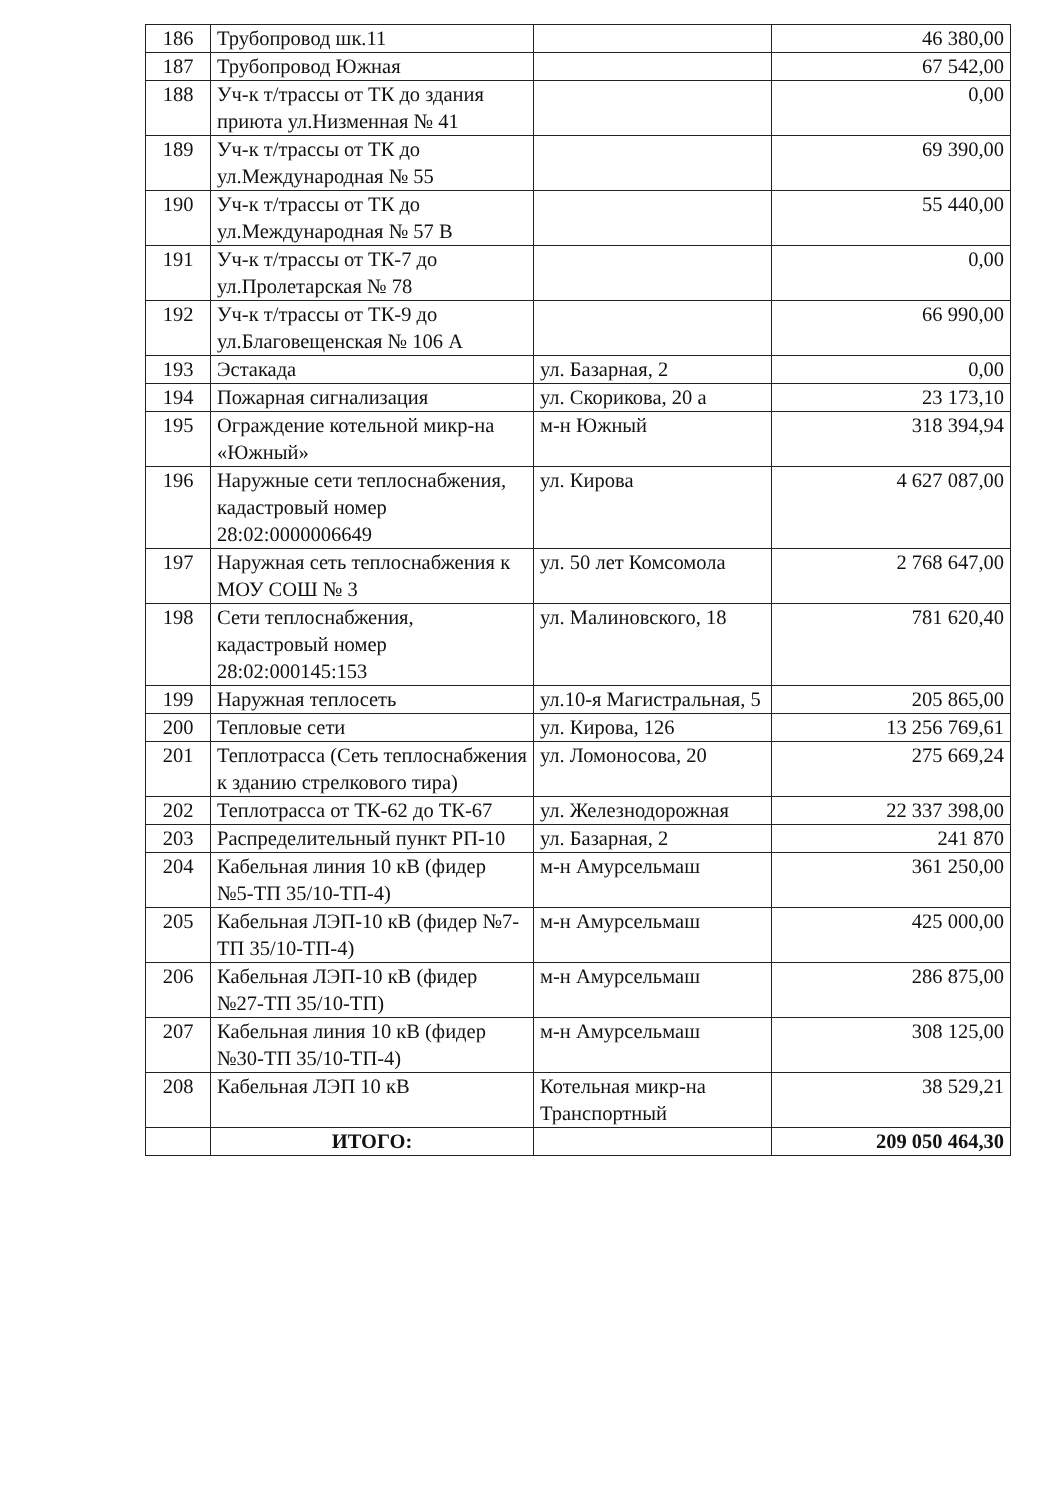| 186 | Трубопровод шк.11 | | 46 380,00 |
| 187 | Трубопровод Южная | | 67 542,00 |
| 188 | Уч-к т/трассы от ТК до здания приюта ул.Низменная № 41 | | 0,00 |
| 189 | Уч-к т/трассы от ТК до ул.Международная № 55 | | 69 390,00 |
| 190 | Уч-к т/трассы от ТК до ул.Международная № 57 В | | 55 440,00 |
| 191 | Уч-к т/трассы от ТК-7 до ул.Пролетарская № 78 | | 0,00 |
| 192 | Уч-к т/трассы от ТК-9 до ул.Благовещенская № 106 А | | 66 990,00 |
| 193 | Эстакада | ул. Базарная, 2 | 0,00 |
| 194 | Пожарная сигнализация | ул. Скорикова, 20 а | 23 173,10 |
| 195 | Ограждение котельной микр-на «Южный» | м-н Южный | 318 394,94 |
| 196 | Наружные сети теплоснабжения, кадастровый номер 28:02:0000006649 | ул. Кирова | 4 627 087,00 |
| 197 | Наружная сеть теплоснабжения к МОУ СОШ № 3 | ул. 50 лет Комсомола | 2 768 647,00 |
| 198 | Сети теплоснабжения, кадастровый номер 28:02:000145:153 | ул. Малиновского, 18 | 781 620,40 |
| 199 | Наружная теплосеть | ул.10-я Магистральная, 5 | 205 865,00 |
| 200 | Тепловые сети | ул. Кирова, 126 | 13 256 769,61 |
| 201 | Теплотрасса (Сеть теплоснабжения к зданию стрелкового тира) | ул. Ломоносова, 20 | 275 669,24 |
| 202 | Теплотрасса от ТК-62 до ТК-67 | ул. Железнодорожная | 22 337 398,00 |
| 203 | Распределительный пункт РП-10 | ул. Базарная, 2 | 241 870 |
| 204 | Кабельная линия 10 кВ (фидер №5-ТП 35/10-ТП-4) | м-н Амурсельмаш | 361 250,00 |
| 205 | Кабельная ЛЭП-10 кВ (фидер №7-ТП 35/10-ТП-4) | м-н Амурсельмаш | 425 000,00 |
| 206 | Кабельная ЛЭП-10 кВ (фидер №27-ТП 35/10-ТП) | м-н Амурсельмаш | 286 875,00 |
| 207 | Кабельная линия 10 кВ (фидер №30-ТП 35/10-ТП-4) | м-н Амурсельмаш | 308 125,00 |
| 208 | Кабельная ЛЭП 10 кВ | Котельная микр-на Транспортный | 38 529,21 |
| | ИТОГО: | | 209 050 464,30 |